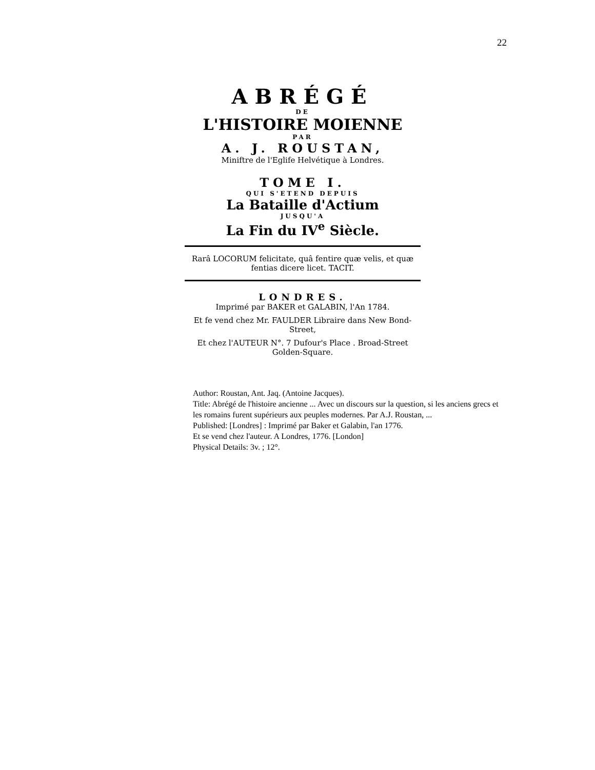22
ABRÉGÉ
DE
L'HISTOIRE MOIENNE
PAR
A. J. ROUSTAN,
Miniftre de l'Eglife Helvétique à Londres.
TOME I.
QUI S'ETEND DEPUIS
La Bataille d'Actium
JUSQU'A
La Fin du IV<sup>e</sup> Siècle.
Rarâ LOCORUM felicitate, quâ fentire quæ velis, et quæ fentias dicere licet. TACIT.
LONDRES.
Imprimé par BAKER et GALABIN, l'An 1784.
Et fe vend chez Mr. FAULDER Libraire dans New Bond-Street,
Et chez l'AUTEUR N°. 7 Dufour's Place . Broad-Street Golden-Square.
Author: Roustan, Ant. Jaq. (Antoine Jacques).
Title: Abrégé de l'histoire ancienne ... Avec un discours sur la question, si les anciens grecs et les romains furent supérieurs aux peuples modernes. Par A.J. Roustan, ...
Published: [Londres] : Imprimé par Baker et Galabin, l'an 1776.
Et se vend chez l'auteur. A Londres, 1776. [London]
Physical Details: 3v. ; 12°.